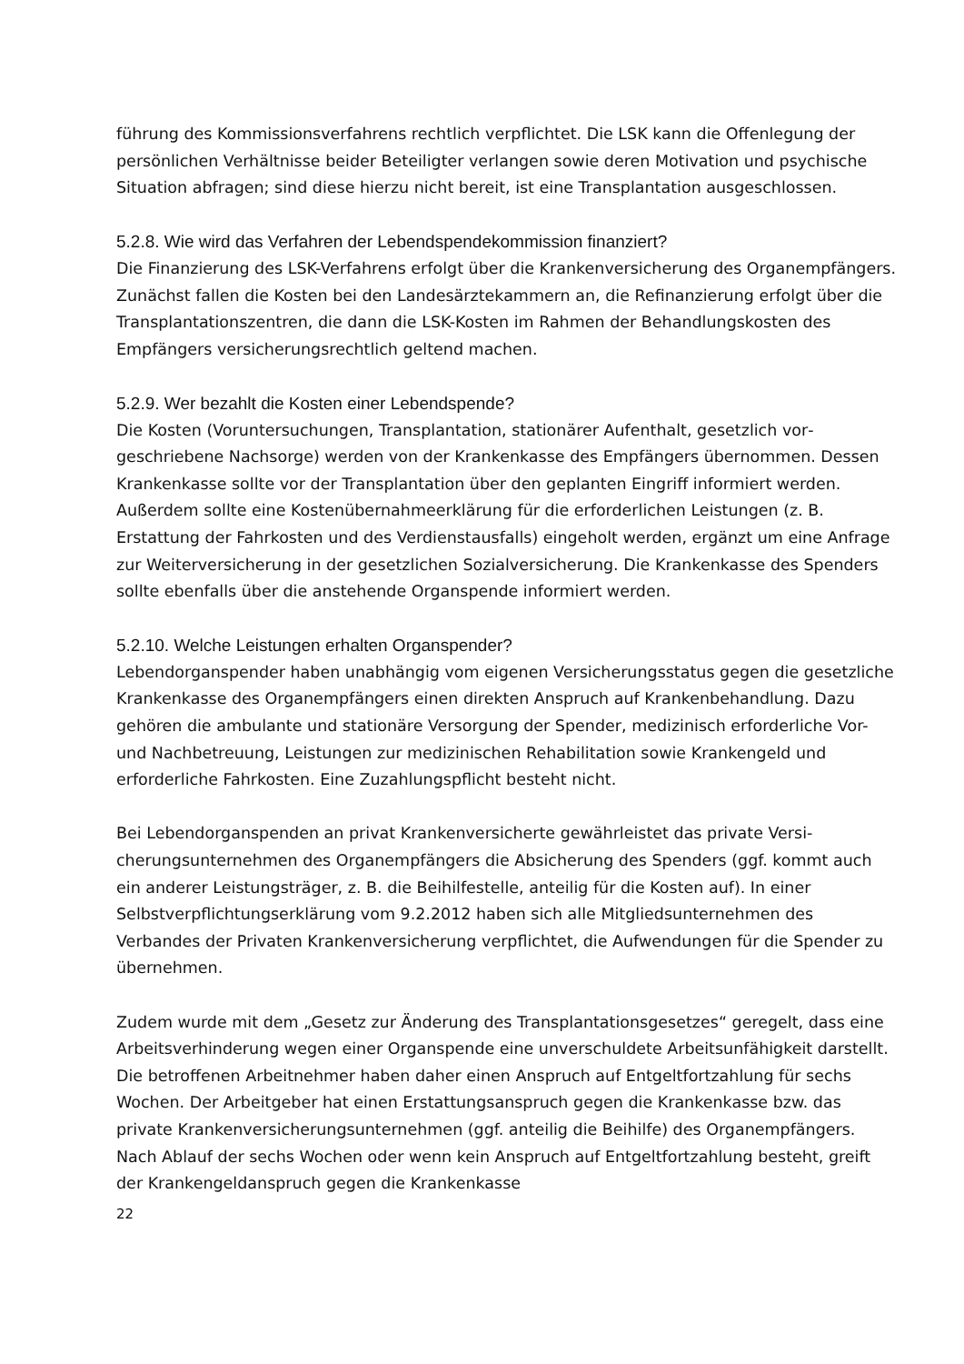führung des Kommissionsverfahrens rechtlich verpflichtet. Die LSK kann die Offenlegung der persönlichen Verhältnisse beider Beteiligter verlangen sowie deren Motivation und psychische Situation abfragen; sind diese hierzu nicht bereit, ist eine Transplantation ausgeschlossen.
5.2.8. Wie wird das Verfahren der Lebendspendekommission finanziert?
Die Finanzierung des LSK-Verfahrens erfolgt über die Krankenversicherung des Organ­empfängers. Zunächst fallen die Kosten bei den Landesärztekammern an, die Refinanzie­rung erfolgt über die Transplantationszentren, die dann die LSK-Kosten im Rahmen der Behandlungskosten des Empfängers versicherungsrechtlich geltend machen.
5.2.9. Wer bezahlt die Kosten einer Lebendspende?
Die Kosten (Voruntersuchungen, Transplantation, stationärer Aufenthalt, gesetzlich vor­geschriebene Nachsorge) werden von der Krankenkasse des Empfängers übernommen. Dessen Krankenkasse sollte vor der Transplantation über den geplanten Eingriff infor­miert werden. Außerdem sollte eine Kostenübernahmeerklärung für die erforderlichen Leistungen (z. B. Erstattung der Fahrkosten und des Verdienstausfalls) eingeholt werden, ergänzt um eine Anfrage zur Weiterversicherung in der gesetzlichen Sozialversicherung. Die Krankenkasse des Spenders sollte ebenfalls über die anstehende Organspende infor­miert werden.
5.2.10. Welche Leistungen erhalten Organspender?
Lebendorganspender haben unabhängig vom eigenen Versicherungsstatus gegen die ge­setzliche Krankenkasse des Organempfängers einen direkten Anspruch auf Krankenbe­handlung. Dazu gehören die ambulante und stationäre Versorgung der Spender, medizi­nisch erforderliche Vor- und Nachbetreuung, Leistungen zur medizinischen Rehabilitation sowie Krankengeld und erforderliche Fahrkosten. Eine Zuzahlungspflicht besteht nicht.
Bei Lebendorganspenden an privat Krankenversicherte gewährleistet das private Versi­cherungsunternehmen des Organempfängers die Absicherung des Spenders (ggf. kommt auch ein anderer Leistungsträger, z. B. die Beihilfestelle, anteilig für die Kosten auf). In einer Selbstverpflichtungserklärung vom 9.2.2012 haben sich alle Mitgliedsunternehmen des Verbandes der Privaten Krankenversicherung verpflichtet, die Aufwendungen für die Spender zu übernehmen.
Zudem wurde mit dem „Gesetz zur Änderung des Transplantationsgesetzes“ geregelt, dass eine Arbeitsverhinderung wegen einer Organspende eine unverschuldete Arbeitsun­fähigkeit darstellt. Die betroffenen Arbeitnehmer haben daher einen Anspruch auf Ent­geltfortzahlung für sechs Wochen. Der Arbeitgeber hat einen Erstattungsanspruch gegen die Krankenkasse bzw. das private Krankenversicherungsunternehmen (ggf. anteilig die Beihilfe) des Organempfängers. Nach Ablauf der sechs Wochen oder wenn kein Anspruch auf Entgeltfortzahlung besteht, greift der Krankengeldanspruch gegen die Krankenkasse
22